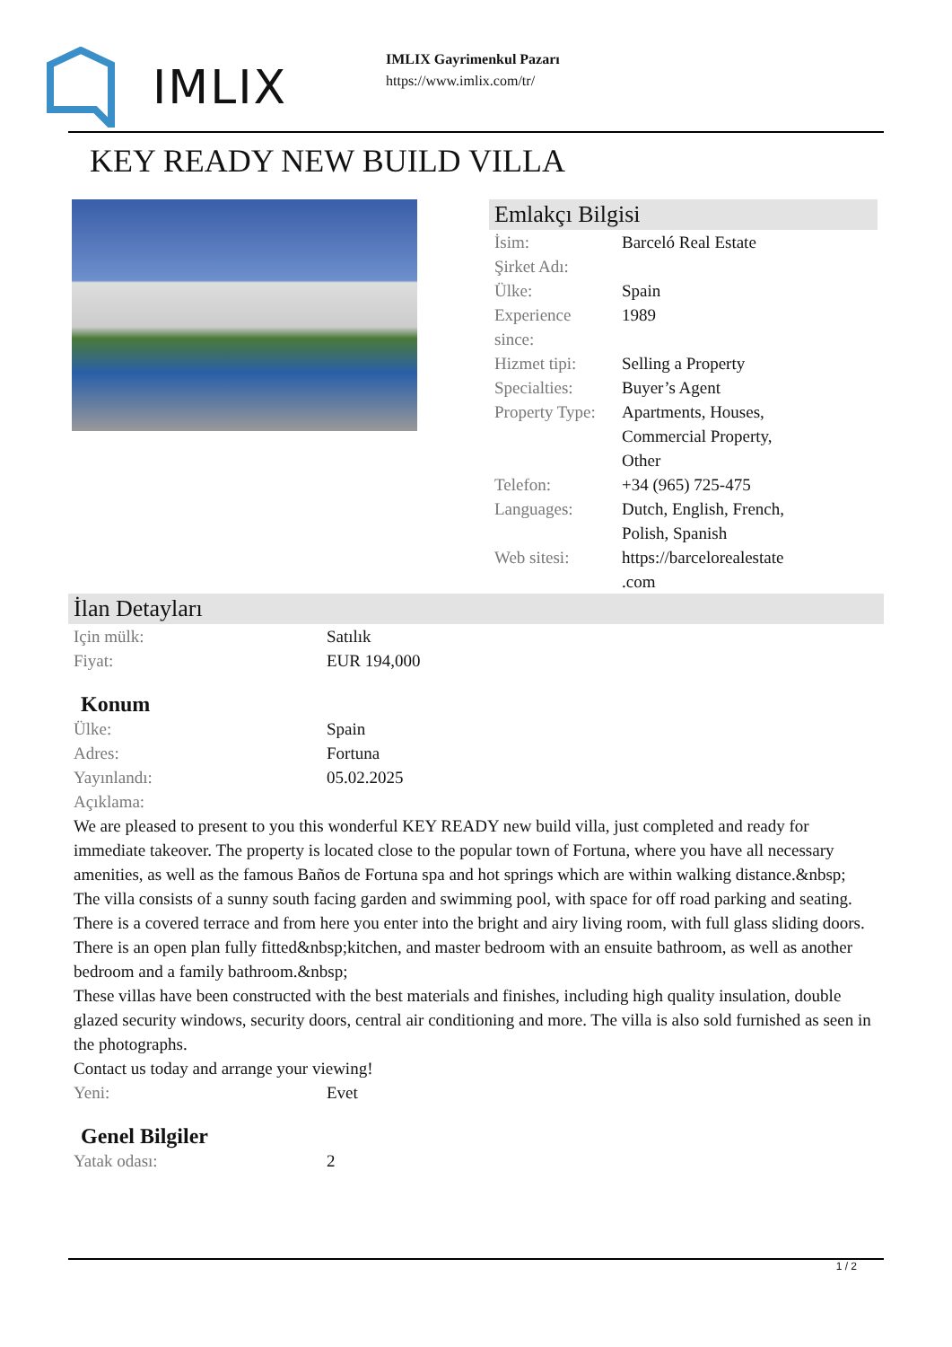IMLIX
IMLIX Gayrimenkul Pazarı
https://www.imlix.com/tr/
KEY READY NEW BUILD VILLA
Emlakçı Bilgisi
| İsim: | Barceló Real Estate |
| Şirket Adı: | |
| Ülke: | Spain |
| Experience since: | 1989 |
| Hizmet tipi: | Selling a Property |
| Specialties: | Buyer’s Agent |
| Property Type: | Apartments, Houses, Commercial Property, Other |
| Telefon: | +34 (965) 725-475 |
| Languages: | Dutch, English, French, Polish, Spanish |
| Web sitesi: | https://barcelorealestate .com |
İlan Detayları
| Için mülk: | Satılık |
| Fiyat: | EUR 194,000 |
Konum
| Ülke: | Spain |
| Adres: | Fortuna |
| Yayınlandı: | 05.02.2025 |
| Açıklama: | |
We are pleased to present to you this wonderful KEY READY new build villa, just completed and ready for immediate takeover. The property is located close to the popular town of Fortuna, where you have all necessary amenities, as well as the famous Baños de Fortuna spa and hot springs which are within walking distance.&nbsp;
The villa consists of a sunny south facing garden and swimming pool, with space for off road parking and seating. There is a covered terrace and from here you enter into the bright and airy living room, with full glass sliding doors. There is an open plan fully fitted&nbsp;kitchen, and master bedroom with an ensuite bathroom, as well as another bedroom and a family bathroom.&nbsp;
These villas have been constructed with the best materials and finishes, including high quality insulation, double glazed security windows, security doors, central air conditioning and more. The villa is also sold furnished as seen in the photographs.
Contact us today and arrange your viewing!
| Yeni: | Evet |
Genel Bilgiler
| Yatak odası: | 2 |
1 / 2